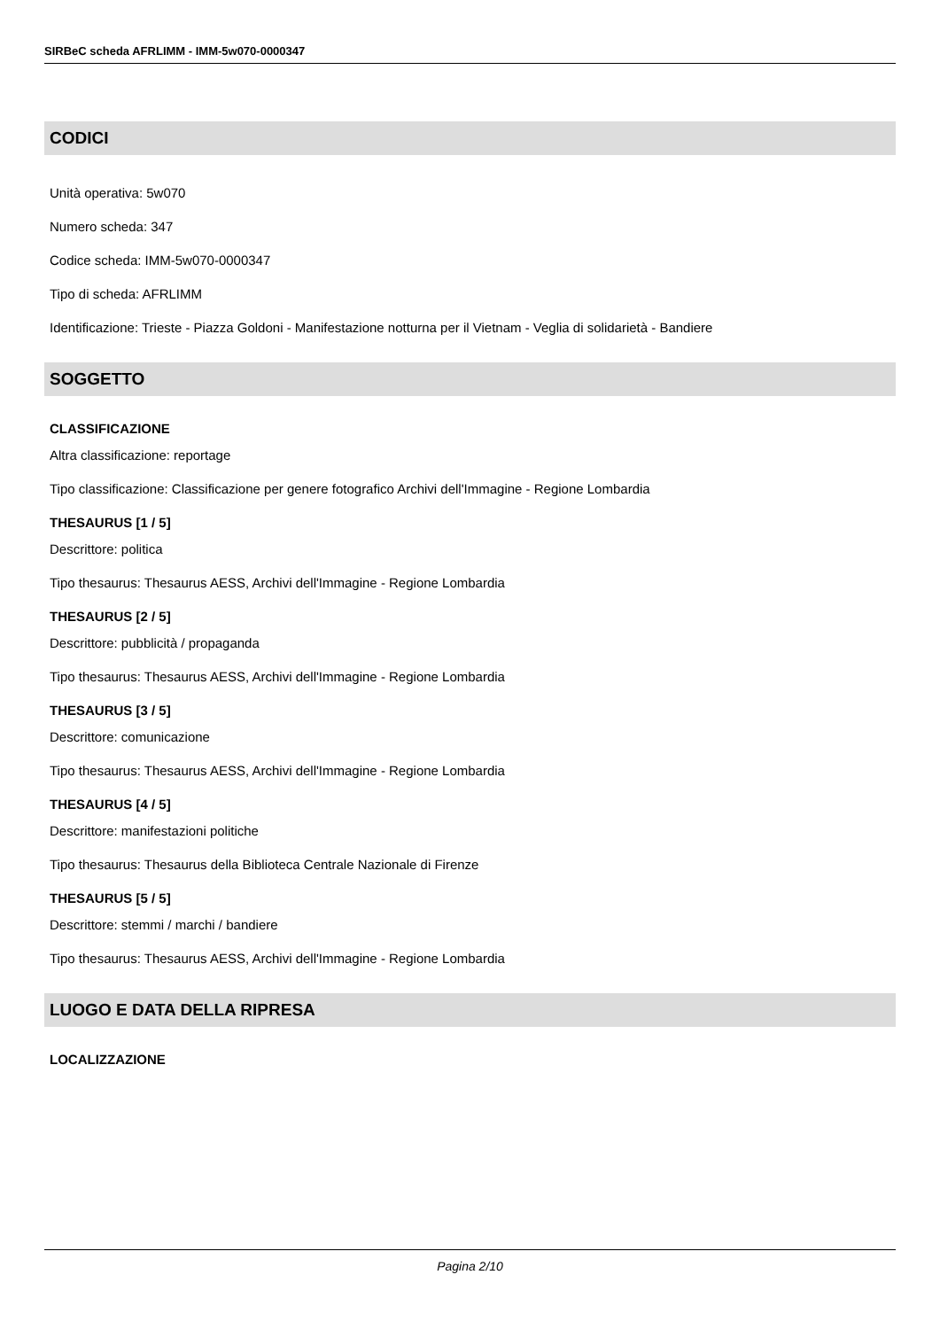SIRBeC scheda AFRLIMM - IMM-5w070-0000347
CODICI
Unità operativa: 5w070
Numero scheda: 347
Codice scheda: IMM-5w070-0000347
Tipo di scheda: AFRLIMM
Identificazione: Trieste - Piazza Goldoni - Manifestazione notturna per il Vietnam - Veglia di solidarietà - Bandiere
SOGGETTO
CLASSIFICAZIONE
Altra classificazione: reportage
Tipo classificazione: Classificazione per genere fotografico Archivi dell'Immagine - Regione Lombardia
THESAURUS [1 / 5]
Descrittore: politica
Tipo thesaurus: Thesaurus AESS, Archivi dell'Immagine - Regione Lombardia
THESAURUS [2 / 5]
Descrittore: pubblicità / propaganda
Tipo thesaurus: Thesaurus AESS, Archivi dell'Immagine - Regione Lombardia
THESAURUS [3 / 5]
Descrittore: comunicazione
Tipo thesaurus: Thesaurus AESS, Archivi dell'Immagine - Regione Lombardia
THESAURUS [4 / 5]
Descrittore: manifestazioni politiche
Tipo thesaurus: Thesaurus della Biblioteca Centrale Nazionale di Firenze
THESAURUS [5 / 5]
Descrittore: stemmi / marchi / bandiere
Tipo thesaurus: Thesaurus AESS, Archivi dell'Immagine - Regione Lombardia
LUOGO E DATA DELLA RIPRESA
LOCALIZZAZIONE
Pagina 2/10